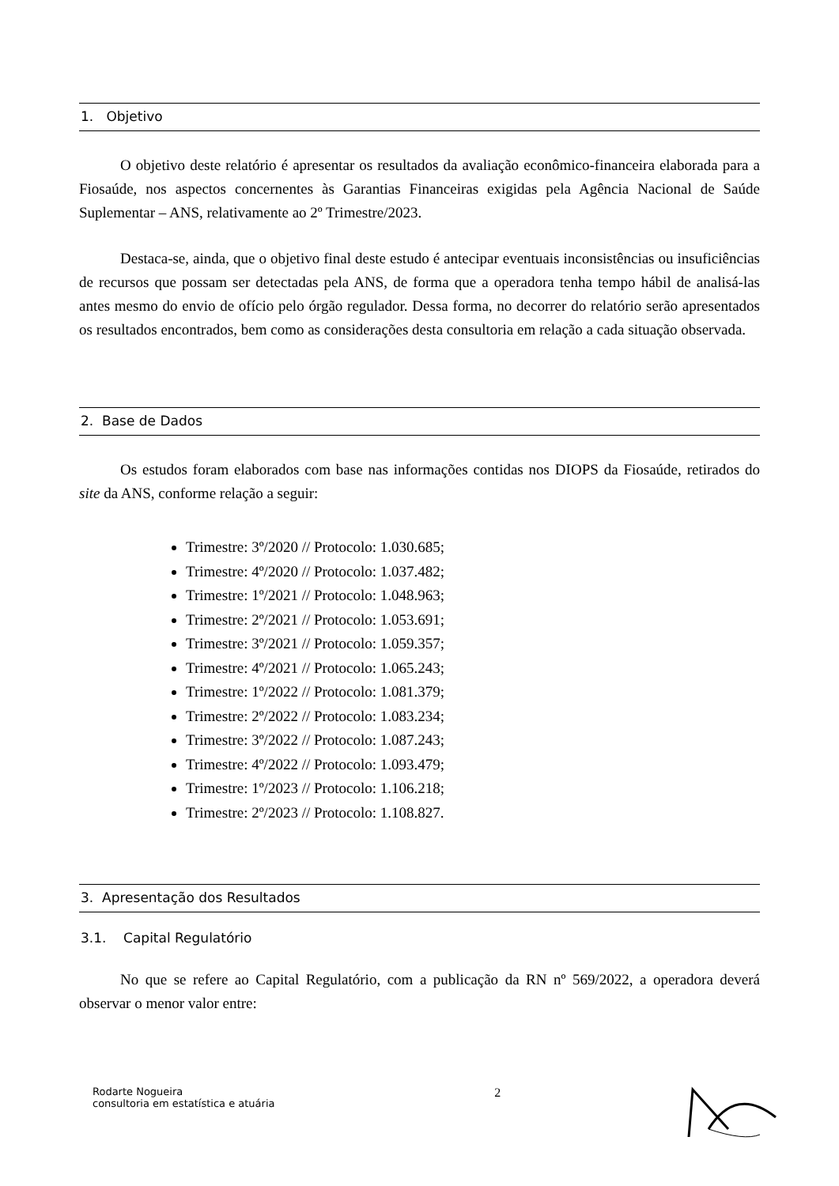1. Objetivo
O objetivo deste relatório é apresentar os resultados da avaliação econômico-financeira elaborada para a Fiosaúde, nos aspectos concernentes às Garantias Financeiras exigidas pela Agência Nacional de Saúde Suplementar – ANS, relativamente ao 2º Trimestre/2023.
Destaca-se, ainda, que o objetivo final deste estudo é antecipar eventuais inconsistências ou insuficiências de recursos que possam ser detectadas pela ANS, de forma que a operadora tenha tempo hábil de analisá-las antes mesmo do envio de ofício pelo órgão regulador. Dessa forma, no decorrer do relatório serão apresentados os resultados encontrados, bem como as considerações desta consultoria em relação a cada situação observada.
2. Base de Dados
Os estudos foram elaborados com base nas informações contidas nos DIOPS da Fiosaúde, retirados do site da ANS, conforme relação a seguir:
Trimestre: 3º/2020 // Protocolo: 1.030.685;
Trimestre: 4º/2020 // Protocolo: 1.037.482;
Trimestre: 1º/2021 // Protocolo: 1.048.963;
Trimestre: 2º/2021 // Protocolo: 1.053.691;
Trimestre: 3º/2021 // Protocolo: 1.059.357;
Trimestre: 4º/2021 // Protocolo: 1.065.243;
Trimestre: 1º/2022 // Protocolo: 1.081.379;
Trimestre: 2º/2022 // Protocolo: 1.083.234;
Trimestre: 3º/2022 // Protocolo: 1.087.243;
Trimestre: 4º/2022 // Protocolo: 1.093.479;
Trimestre: 1º/2023 // Protocolo: 1.106.218;
Trimestre: 2º/2023 // Protocolo: 1.108.827.
3. Apresentação dos Resultados
3.1. Capital Regulatório
No que se refere ao Capital Regulatório, com a publicação da RN nº 569/2022, a operadora deverá observar o menor valor entre:
Rodarte Nogueira
consultoria em estatística e atuária
2